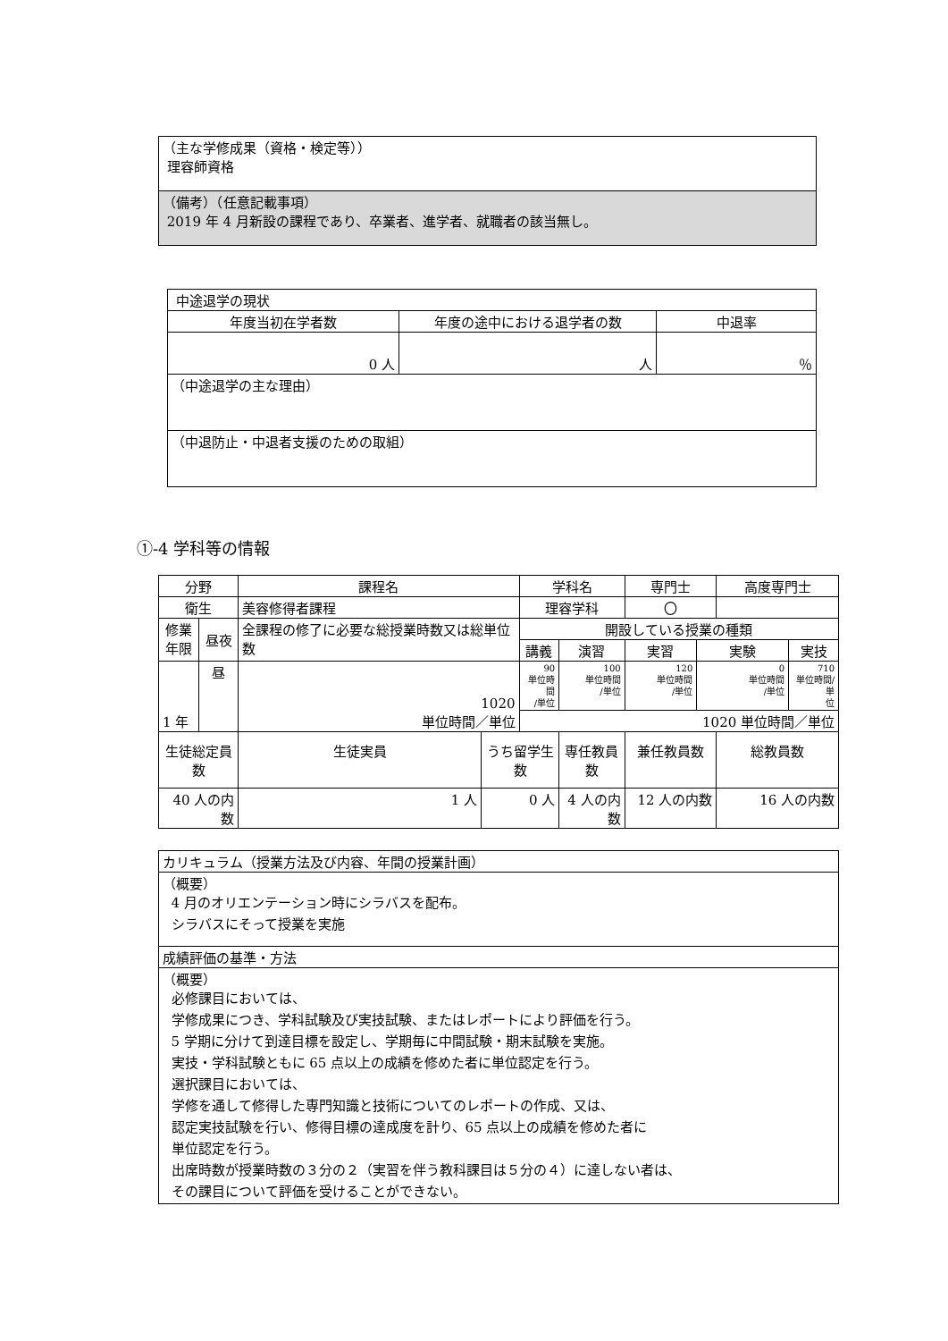| （主な学修成果（資格・検定等）） 理容師資格 |
| （備考）（任意記載事項） 2019 年 4 月新設の課程であり、卒業者、進学者、就職者の該当無し。 |
| 中途退学の現状 | | |
| 年度当初在学者数 | 年度の途中における退学者の数 | 中退率 |
| 0 人 | 人 | ％ |
| （中途退学の主な理由） | | |
| （中退防止・中退者支援のための取組） | | |
①-4 学科等の情報
| 分野 | | 課程名 | | 学科名 | | | 専門士 | | 高度専門士 | |
| 衛生 | | 美容修得者課程 | | 理容学科 | | | 〇 | | | |
| 修業 年限 | 昼夜 | 全課程の修了に必要な総授業時数又は総単位数 | | 開設している授業の種類 | | | | | | |
| | | | | 講義 | | 演習 | 実習 | 実験 | | 実技 |
| 1 年 | 昼 | 1020 単位時間／単位 | | 90 単位時間 /単位 | | 100 単位時間 /単位 | 120 単位時間 /単位 | 0 単位時間 /単位 | | 710 単位時間/単 位 |
| | | | | 1020 単位時間／単位 | | | | | | |
| 生徒総定員数 | | 生徒実員 | うち留学生数 | | 専任教員数 | | 兼任教員数 | | 総教員数 | |
| 40 人の内数 | | 1 人 | 0 人 | | 4 人の内数 | | 12 人の内数 | | 16 人の内数 | |
| カリキュラム（授業方法及び内容、年間の授業計画） |
| （概要） 4 月のオリエンテーション時にシラバスを配布。 シラバスにそって授業を実施 |
| 成績評価の基準・方法 |
| （概要） 必修課目においては、 学修成果につき、学科試験及び実技試験、またはレポートにより評価を行う。 5 学期に分けて到達目標を設定し、学期毎に中間試験・期末試験を実施。 実技・学科試験ともに 65 点以上の成績を修めた者に単位認定を行う。 選択課目においては、 学修を通して修得した専門知識と技術についてのレポートの作成、又は、 認定実技試験を行い、修得目標の達成度を計り、65 点以上の成績を修めた者に 単位認定を行う。 出席時数が授業時数の３分の２（実習を伴う教科課目は５分の４）に達しない者は、 その課目について評価を受けることができない。 |